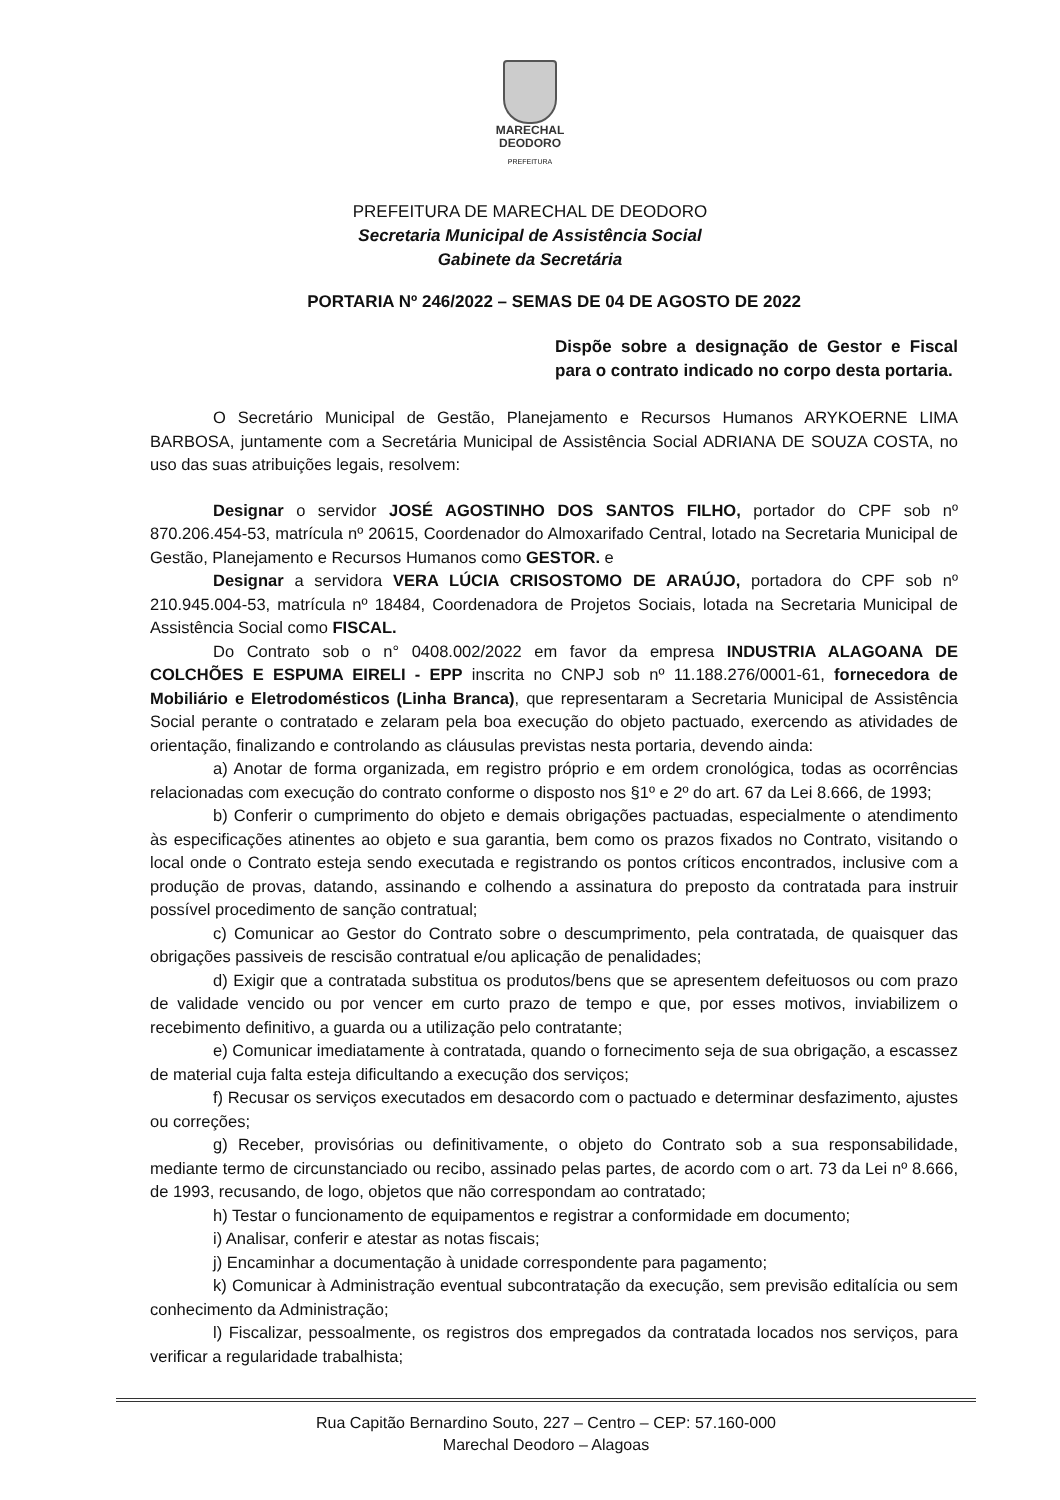MARECHAL
DEODORO
PREFEITURA
PREFEITURA DE MARECHAL DE DEODORO
Secretaria Municipal de Assistência Social
Gabinete da Secretária
PORTARIA Nº 246/2022 – SEMAS DE 04 DE AGOSTO DE 2022
Dispõe sobre a designação de Gestor e Fiscal para o contrato indicado no corpo desta portaria.
O Secretário Municipal de Gestão, Planejamento e Recursos Humanos ARYKOERNE LIMA BARBOSA, juntamente com a Secretária Municipal de Assistência Social ADRIANA DE SOUZA COSTA, no uso das suas atribuições legais, resolvem:
Designar o servidor JOSÉ AGOSTINHO DOS SANTOS FILHO, portador do CPF sob nº 870.206.454-53, matrícula nº 20615, Coordenador do Almoxarifado Central, lotado na Secretaria Municipal de Gestão, Planejamento e Recursos Humanos como GESTOR. e
Designar a servidora VERA LÚCIA CRISOSTOMO DE ARAÚJO, portadora do CPF sob nº 210.945.004-53, matrícula nº 18484, Coordenadora de Projetos Sociais, lotada na Secretaria Municipal de Assistência Social como FISCAL.
Do Contrato sob o n° 0408.002/2022 em favor da empresa INDUSTRIA ALAGOANA DE COLCHÕES E ESPUMA EIRELI - EPP inscrita no CNPJ sob nº 11.188.276/0001-61, fornecedora de Mobiliário e Eletrodomésticos (Linha Branca), que representaram a Secretaria Municipal de Assistência Social perante o contratado e zelaram pela boa execução do objeto pactuado, exercendo as atividades de orientação, finalizando e controlando as cláusulas previstas nesta portaria, devendo ainda:
a) Anotar de forma organizada, em registro próprio e em ordem cronológica, todas as ocorrências relacionadas com execução do contrato conforme o disposto nos §1º e 2º do art. 67 da Lei 8.666, de 1993;
b) Conferir o cumprimento do objeto e demais obrigações pactuadas, especialmente o atendimento às especificações atinentes ao objeto e sua garantia, bem como os prazos fixados no Contrato, visitando o local onde o Contrato esteja sendo executada e registrando os pontos críticos encontrados, inclusive com a produção de provas, datando, assinando e colhendo a assinatura do preposto da contratada para instruir possível procedimento de sanção contratual;
c) Comunicar ao Gestor do Contrato sobre o descumprimento, pela contratada, de quaisquer das obrigações passiveis de rescisão contratual e/ou aplicação de penalidades;
d) Exigir que a contratada substitua os produtos/bens que se apresentem defeituosos ou com prazo de validade vencido ou por vencer em curto prazo de tempo e que, por esses motivos, inviabilizem o recebimento definitivo, a guarda ou a utilização pelo contratante;
e) Comunicar imediatamente à contratada, quando o fornecimento seja de sua obrigação, a escassez de material cuja falta esteja dificultando a execução dos serviços;
f) Recusar os serviços executados em desacordo com o pactuado e determinar desfazimento, ajustes ou correções;
g) Receber, provisórias ou definitivamente, o objeto do Contrato sob a sua responsabilidade, mediante termo de circunstanciado ou recibo, assinado pelas partes, de acordo com o art. 73 da Lei nº 8.666, de 1993, recusando, de logo, objetos que não correspondam ao contratado;
h) Testar o funcionamento de equipamentos e registrar a conformidade em documento;
i) Analisar, conferir e atestar as notas fiscais;
j) Encaminhar a documentação à unidade correspondente para pagamento;
k) Comunicar à Administração eventual subcontratação da execução, sem previsão editalícia ou sem conhecimento da Administração;
l) Fiscalizar, pessoalmente, os registros dos empregados da contratada locados nos serviços, para verificar a regularidade trabalhista;
Rua Capitão Bernardino Souto, 227 – Centro – CEP: 57.160-000
Marechal Deodoro – Alagoas